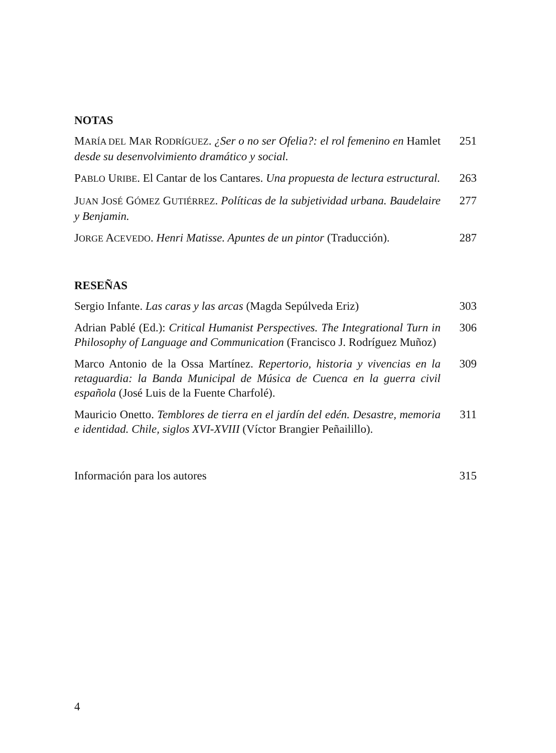NOTAS
MARÍA DEL MAR RODRÍGUEZ. ¿Ser o no ser Ofelia?: el rol femenino en Hamlet desde su desenvolvimiento dramático y social.
251
PABLO URIBE. El Cantar de los Cantares. Una propuesta de lectura estructural.
263
JUAN JOSÉ GÓMEZ GUTIÉRREZ. Políticas de la subjetividad urbana. Baudelaire y Benjamin.
277
JORGE ACEVEDO. Henri Matisse. Apuntes de un pintor (Traducción).
287
RESEÑAS
Sergio Infante. Las caras y las arcas (Magda Sepúlveda Eriz)
303
Adrian Pablé (Ed.): Critical Humanist Perspectives. The Integrational Turn in Philosophy of Language and Communication (Francisco J. Rodríguez Muñoz)
306
Marco Antonio de la Ossa Martínez. Repertorio, historia y vivencias en la retaguardia: la Banda Municipal de Música de Cuenca en la guerra civil española (José Luis de la Fuente Charfolé).
309
Mauricio Onetto. Temblores de tierra en el jardín del edén. Desastre, memoria e identidad. Chile, siglos XVI-XVIII (Víctor Brangier Peñailillo).
311
Información para los autores 315
4